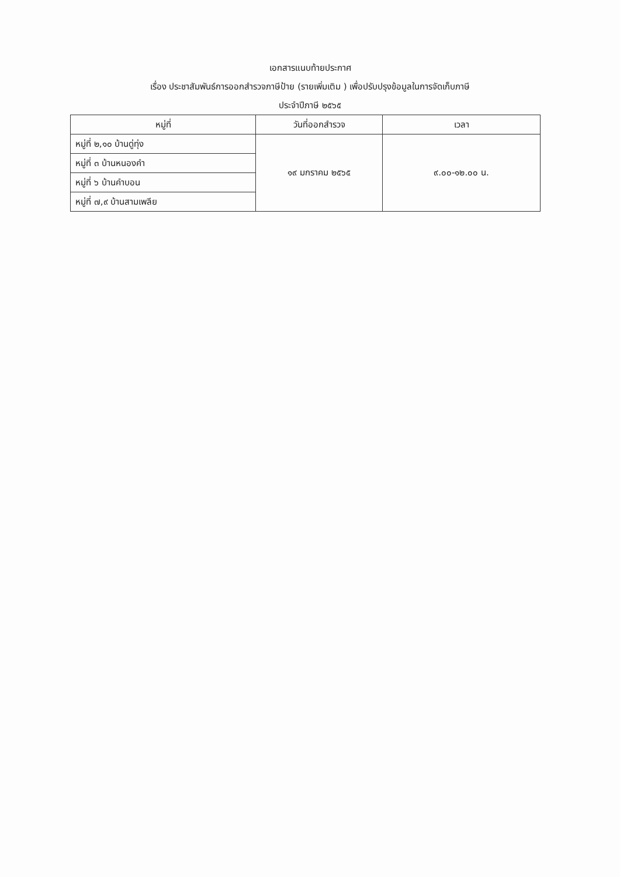เอกสารแนบท้ายประกาศ
เรื่อง ประชาสัมพันธ์การออกสำรวจภาษีป้าย (รายเพิ่มเติม ) เพื่อปรับปรุงข้อมูลในการจัดเก็บภาษี
ประจำปีภาษี ๒๕๖๕
| หมู่ที่ | วันที่ออกสำรวจ | เวลา |
| --- | --- | --- |
| หมู่ที่ ๒,๑๐ บ้านดู่ทุ่ง | ๑๙ มกราคม ๒๕๖๕ | ๙.๐๐-๑๒.๐๐ น. |
| หมู่ที่ ๓ บ้านหนองคำ | | |
| หมู่ที่ ๖ บ้านคำบอน | | |
| หมู่ที่ ๗,๙ บ้านสามเพลีย | | |